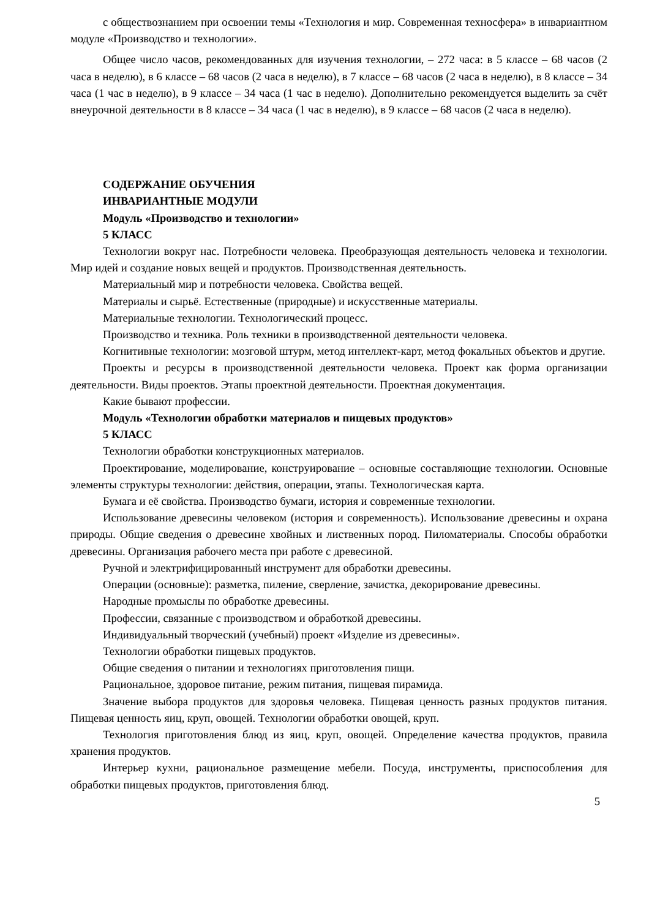с обществознанием при освоении темы «Технология и мир. Современная техносфера» в инвариантном модуле «Производство и технологии».
Общее число часов, рекомендованных для изучения технологии, – 272 часа: в 5 классе – 68 часов (2 часа в неделю), в 6 классе – 68 часов (2 часа в неделю), в 7 классе – 68 часов (2 часа в неделю), в 8 классе – 34 часа (1 час в неделю), в 9 классе – 34 часа (1 час в неделю). Дополнительно рекомендуется выделить за счёт внеурочной деятельности в 8 классе – 34 часа (1 час в неделю), в 9 классе – 68 часов (2 часа в неделю).
СОДЕРЖАНИЕ ОБУЧЕНИЯ
ИНВАРИАНТНЫЕ МОДУЛИ
Модуль «Производство и технологии»
5 КЛАСС
Технологии вокруг нас. Потребности человека. Преобразующая деятельность человека и технологии. Мир идей и создание новых вещей и продуктов. Производственная деятельность.
Материальный мир и потребности человека. Свойства вещей.
Материалы и сырьё. Естественные (природные) и искусственные материалы.
Материальные технологии. Технологический процесс.
Производство и техника. Роль техники в производственной деятельности человека.
Когнитивные технологии: мозговой штурм, метод интеллект-карт, метод фокальных объектов и другие.
Проекты и ресурсы в производственной деятельности человека. Проект как форма организации деятельности. Виды проектов. Этапы проектной деятельности. Проектная документация.
Какие бывают профессии.
Модуль «Технологии обработки материалов и пищевых продуктов»
5 КЛАСС
Технологии обработки конструкционных материалов.
Проектирование, моделирование, конструирование – основные составляющие технологии. Основные элементы структуры технологии: действия, операции, этапы. Технологическая карта.
Бумага и её свойства. Производство бумаги, история и современные технологии.
Использование древесины человеком (история и современность). Использование древесины и охрана природы. Общие сведения о древесине хвойных и лиственных пород. Пиломатериалы. Способы обработки древесины. Организация рабочего места при работе с древесиной.
Ручной и электрифицированный инструмент для обработки древесины.
Операции (основные): разметка, пиление, сверление, зачистка, декорирование древесины.
Народные промыслы по обработке древесины.
Профессии, связанные с производством и обработкой древесины.
Индивидуальный творческий (учебный) проект «Изделие из древесины».
Технологии обработки пищевых продуктов.
Общие сведения о питании и технологиях приготовления пищи.
Рациональное, здоровое питание, режим питания, пищевая пирамида.
Значение выбора продуктов для здоровья человека. Пищевая ценность разных продуктов питания. Пищевая ценность яиц, круп, овощей. Технологии обработки овощей, круп.
Технология приготовления блюд из яиц, круп, овощей. Определение качества продуктов, правила хранения продуктов.
Интерьер кухни, рациональное размещение мебели. Посуда, инструменты, приспособления для обработки пищевых продуктов, приготовления блюд.
5